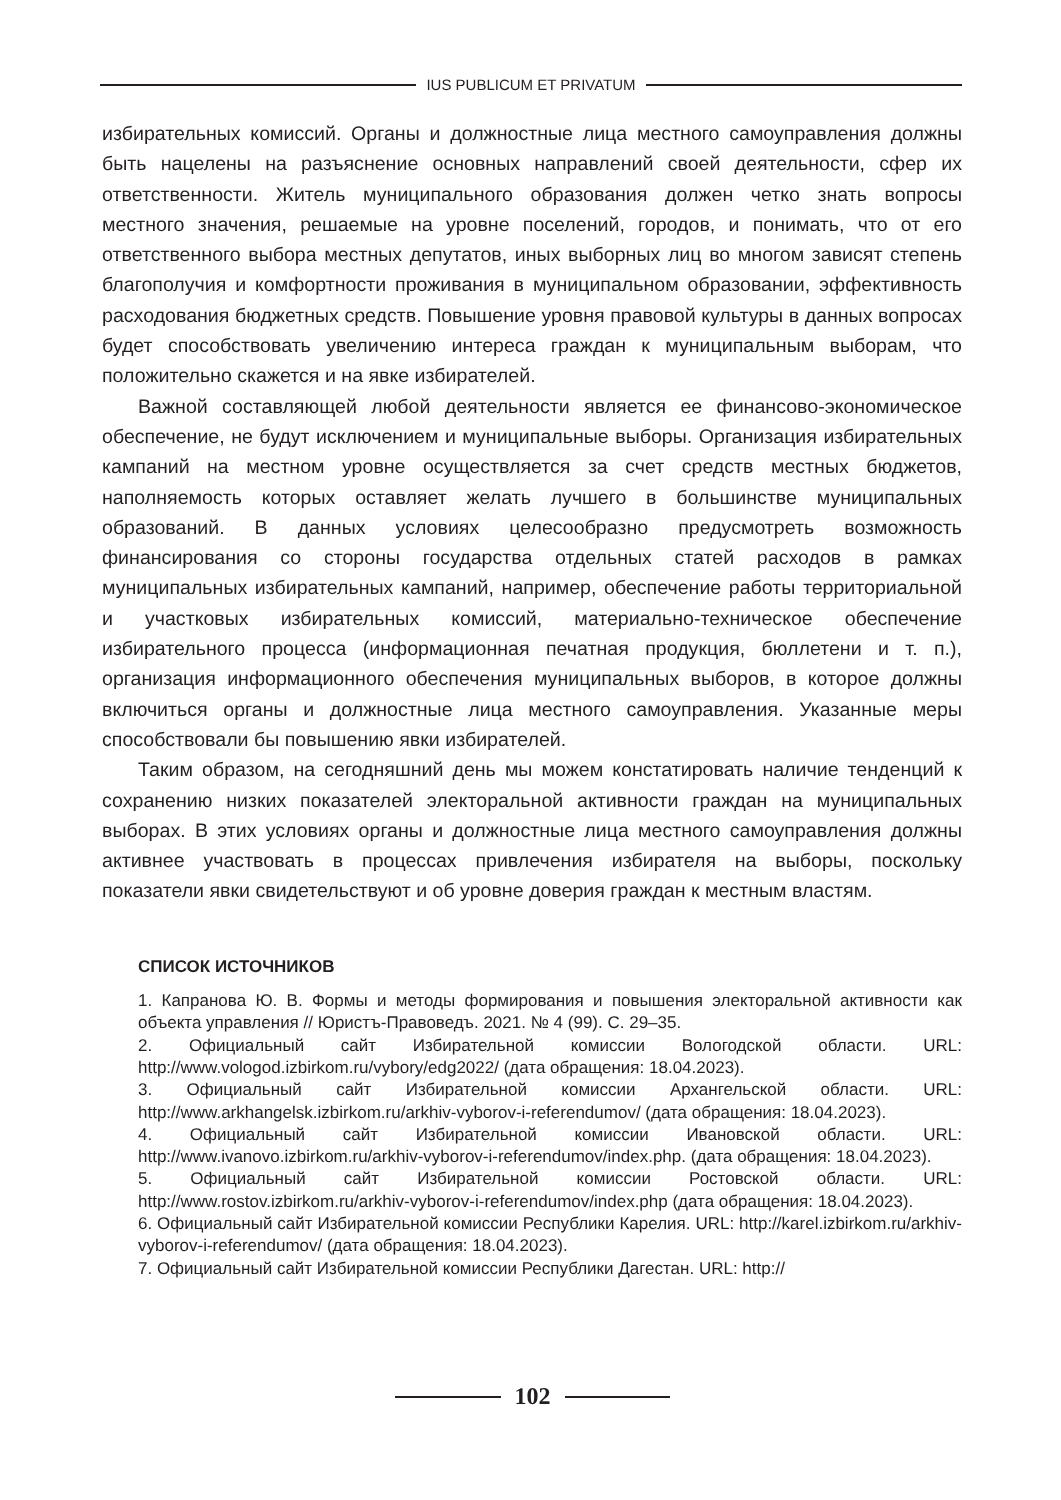IUS PUBLICUM ET PRIVATUM
избирательных комиссий. Органы и должностные лица местного самоуправления должны быть нацелены на разъяснение основных направлений своей деятельности, сфер их ответственности. Житель муниципального образования должен четко знать вопросы местного значения, решаемые на уровне поселений, городов, и понимать, что от его ответственного выбора местных депутатов, иных выборных лиц во многом зависят степень благополучия и комфортности проживания в муниципальном образовании, эффективность расходования бюджетных средств. Повышение уровня правовой культуры в данных вопросах будет способствовать увеличению интереса граждан к муниципальным выборам, что положительно скажется и на явке избирателей.
Важной составляющей любой деятельности является ее финансово-экономическое обеспечение, не будут исключением и муниципальные выборы. Организация избирательных кампаний на местном уровне осуществляется за счет средств местных бюджетов, наполняемость которых оставляет желать лучшего в большинстве муниципальных образований. В данных условиях целесообразно предусмотреть возможность финансирования со стороны государства отдельных статей расходов в рамках муниципальных избирательных кампаний, например, обеспечение работы территориальной и участковых избирательных комиссий, материально-техническое обеспечение избирательного процесса (информационная печатная продукция, бюллетени и т. п.), организация информационного обеспечения муниципальных выборов, в которое должны включиться органы и должностные лица местного самоуправления. Указанные меры способствовали бы повышению явки избирателей.
Таким образом, на сегодняшний день мы можем констатировать наличие тенденций к сохранению низких показателей электоральной активности граждан на муниципальных выборах. В этих условиях органы и должностные лица местного самоуправления должны активнее участвовать в процессах привлечения избирателя на выборы, поскольку показатели явки свидетельствуют и об уровне доверия граждан к местным властям.
СПИСОК ИСТОЧНИКОВ
1. Капранова Ю. В. Формы и методы формирования и повышения электоральной активности как объекта управления // Юристъ-Правоведъ. 2021. № 4 (99). С. 29–35.
2. Официальный сайт Избирательной комиссии Вологодской области. URL: http://www.vologod.izbirkom.ru/vybory/edg2022/ (дата обращения: 18.04.2023).
3. Официальный сайт Избирательной комиссии Архангельской области. URL: http://www.arkhangelsk.izbirkom.ru/arkhiv-vyborov-i-referendumov/ (дата обращения: 18.04.2023).
4. Официальный сайт Избирательной комиссии Ивановской области. URL: http://www.ivanovo.izbirkom.ru/arkhiv-vyborov-i-referendumov/index.php. (дата обращения: 18.04.2023).
5. Официальный сайт Избирательной комиссии Ростовской области. URL: http://www.rostov.izbirkom.ru/arkhiv-vyborov-i-referendumov/index.php (дата обращения: 18.04.2023).
6. Официальный сайт Избирательной комиссии Республики Карелия. URL: http://karel.izbirkom.ru/arkhiv-vyborov-i-referendumov/ (дата обращения: 18.04.2023).
7. Официальный сайт Избирательной комиссии Республики Дагестан. URL: http://
102